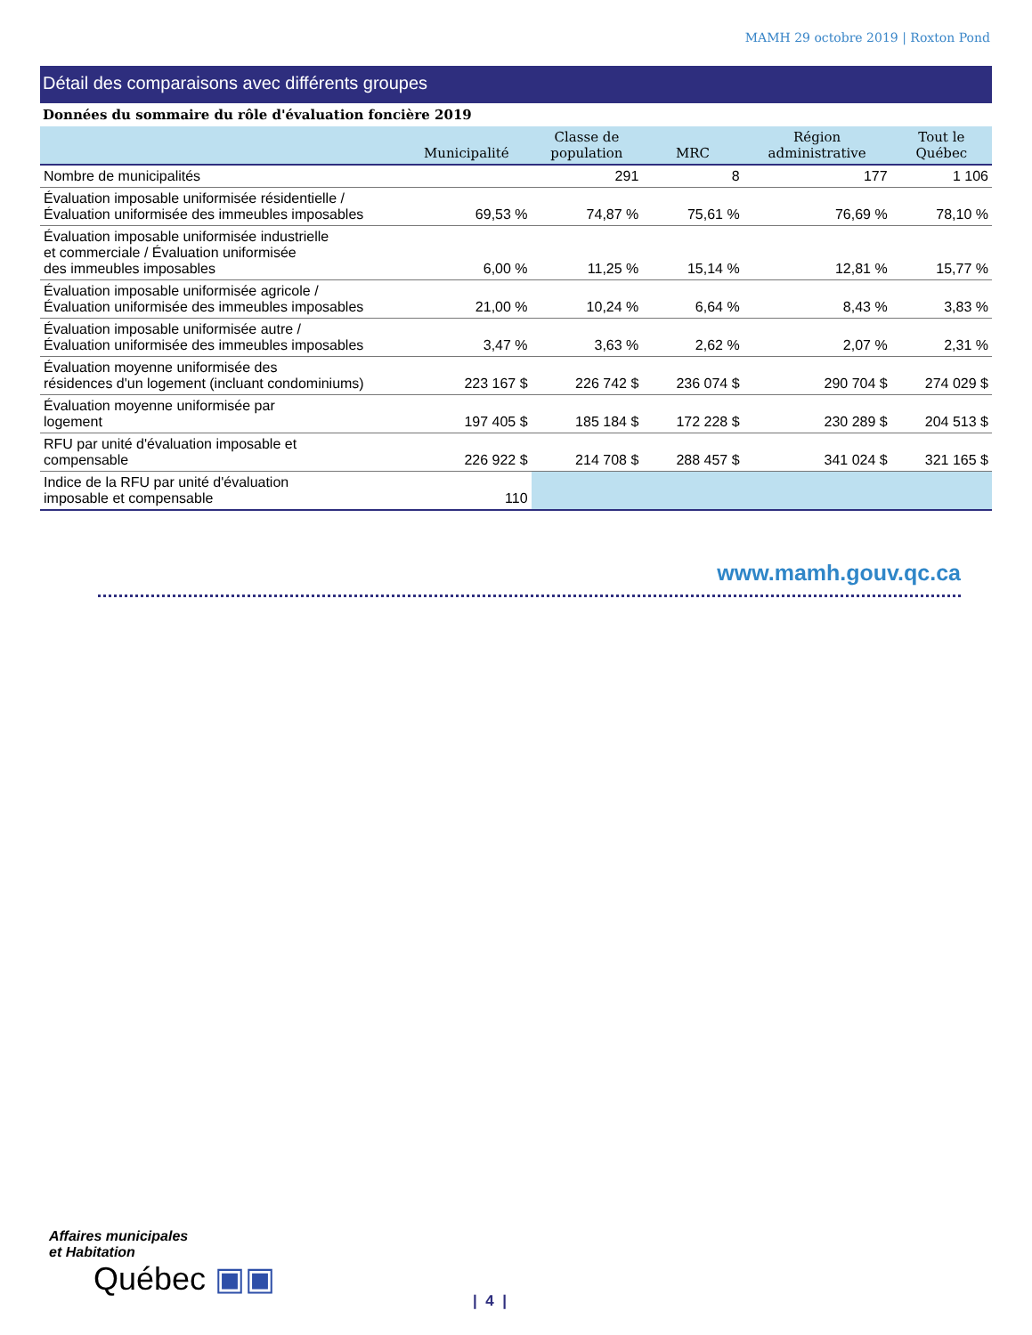MAMH 29 octobre 2019 | Roxton Pond
Détail des comparaisons avec différents groupes
Données du sommaire du rôle d'évaluation foncière 2019
| | Municipalité | Classe de population | MRC | Région administrative | Tout le Québec |
| --- | --- | --- | --- | --- | --- |
| Nombre de municipalités | | 291 | 8 | 177 | 1 106 |
| Évaluation imposable uniformisée résidentielle / Évaluation uniformisée des immeubles imposables | 69,53 % | 74,87 % | 75,61 % | 76,69 % | 78,10 % |
| Évaluation imposable uniformisée industrielle et commerciale / Évaluation uniformisée des immeubles imposables | 6,00 % | 11,25 % | 15,14 % | 12,81 % | 15,77 % |
| Évaluation imposable uniformisée agricole / Évaluation uniformisée des immeubles imposables | 21,00 % | 10,24 % | 6,64 % | 8,43 % | 3,83 % |
| Évaluation imposable uniformisée autre / Évaluation uniformisée des immeubles imposables | 3,47 % | 3,63 % | 2,62 % | 2,07 % | 2,31 % |
| Évaluation moyenne uniformisée des résidences d'un logement (incluant condominiums) | 223 167 $ | 226 742 $ | 236 074 $ | 290 704 $ | 274 029 $ |
| Évaluation moyenne uniformisée par logement | 197 405 $ | 185 184 $ | 172 228 $ | 230 289 $ | 204 513 $ |
| RFU par unité d'évaluation imposable et compensable | 226 922 $ | 214 708 $ | 288 457 $ | 341 024 $ | 321 165 $ |
| Indice de la RFU par unité d'évaluation imposable et compensable | 110 | | | | |
www.mamh.gouv.qc.ca
Affaires municipales
et Habitation
Québec ▣▣
| 4 |